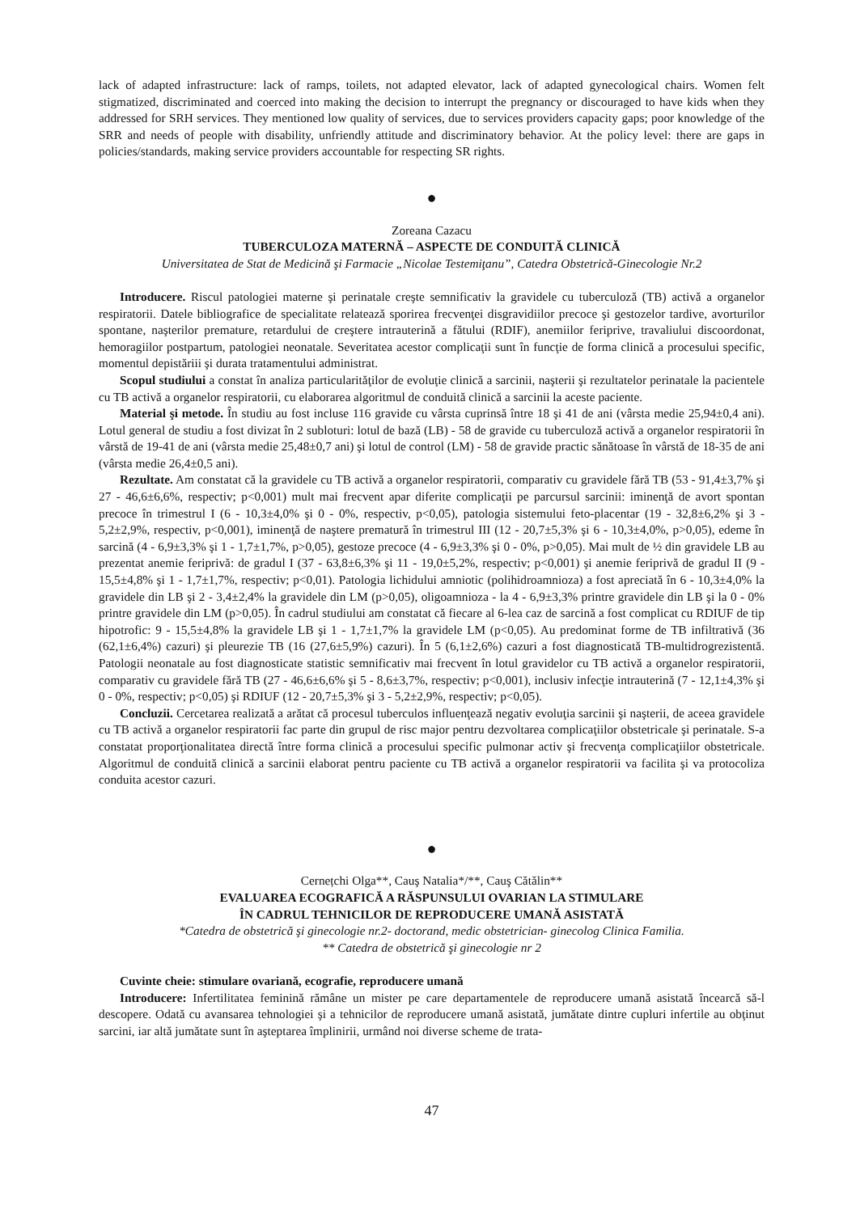lack of adapted infrastructure: lack of ramps, toilets, not adapted elevator, lack of adapted gynecological chairs. Women felt stigmatized, discriminated and coerced into making the decision to interrupt the pregnancy or discouraged to have kids when they addressed for SRH services. They mentioned low quality of services, due to services providers capacity gaps; poor knowledge of the SRR and needs of people with disability, unfriendly attitude and discriminatory behavior. At the policy level: there are gaps in policies/standards, making service providers accountable for respecting SR rights.
●
Zoreana Cazacu
TUBERCULOZA MATERNĂ – ASPECTE DE CONDUITĂ CLINICĂ
Universitatea de Stat de Medicină şi Farmacie „Nicolae Testemiţanu”, Catedra Obstetrică-Ginecologie Nr.2
Introducere. Riscul patologiei materne şi perinatale creşte semnificativ la gravidele cu tuberculoză (TB) activă a organelor respiratorii. Datele bibliografice de specialitate relatează sporirea frecvenţei disgravidiilor precoce şi gestozelor tardive, avorturilor spontane, naşterilor premature, retardului de creştere intrauterină a fătului (RDIF), anemiilor feriprive, travaliului discoordonat, hemoragiilor postpartum, patologiei neonatale. Severitatea acestor complicaţii sunt în funcţie de forma clinică a procesului specific, momentul depistăriii şi durata tratamentului administrat.
Scopul studiului a constat în analiza particularităţilor de evoluţie clinică a sarcinii, naşterii şi rezultatelor perinatale la pacientele cu TB activă a organelor respiratorii, cu elaborarea algoritmul de conduită clinică a sarcinii la aceste paciente.
Material şi metode. În studiu au fost incluse 116 gravide cu vârsta cuprinsă între 18 şi 41 de ani (vârsta medie 25,94±0,4 ani). Lotul general de studiu a fost divizat în 2 subloturi: lotul de bază (LB) - 58 de gravide cu tuberculoză activă a organelor respiratorii în vârstă de 19-41 de ani (vârsta medie 25,48±0,7 ani) şi lotul de control (LM) - 58 de gravide practic sănătoase în vârstă de 18-35 de ani (vârsta medie 26,4±0,5 ani).
Rezultate. Am constatat că la gravidele cu TB activă a organelor respiratorii, comparativ cu gravidele fără TB (53 - 91,4±3,7% şi 27 - 46,6±6,6%, respectiv; p<0,001) mult mai frecvent apar diferite complicaţii pe parcursul sarcinii: iminenţă de avort spontan precoce în trimestrul I (6 - 10,3±4,0% şi 0 - 0%, respectiv, p<0,05), patologia sistemului feto-placentar (19 - 32,8±6,2% şi 3 - 5,2±2,9%, respectiv, p<0,001), iminenţă de naştere prematură în trimestrul III (12 - 20,7±5,3% şi 6 - 10,3±4,0%, p>0,05), edeme în sarcină (4 - 6,9±3,3% şi 1 - 1,7±1,7%, p>0,05), gestoze precoce (4 - 6,9±3,3% şi 0 - 0%, p>0,05). Mai mult de ½ din gravidele LB au prezentat anemie feriprivă: de gradul I (37 - 63,8±6,3% şi 11 - 19,0±5,2%, respectiv; p<0,001) şi anemie feriprivă de gradul II (9 - 15,5±4,8% şi 1 - 1,7±1,7%, respectiv; p<0,01). Patologia lichidului amniotic (polihidroamnioza) a fost apreciată în 6 - 10,3±4,0% la gravidele din LB şi 2 - 3,4±2,4% la gravidele din LM (p>0,05), oligoamnioza - la 4 - 6,9±3,3% printre gravidele din LB şi la 0 - 0% printre gravidele din LM (p>0,05). În cadrul studiului am constatat că fiecare al 6-lea caz de sarcină a fost complicat cu RDIUF de tip hipotrofic: 9 - 15,5±4,8% la gravidele LB şi 1 - 1,7±1,7% la gravidele LM (p<0,05). Au predominat forme de TB infiltrativă (36 (62,1±6,4%) cazuri) şi pleurezie TB (16 (27,6±5,9%) cazuri). În 5 (6,1±2,6%) cazuri a fost diagnosticată TB-multidrogrezistentă. Patologii neonatale au fost diagnosticate statistic semnificativ mai frecvent în lotul gravidelor cu TB activă a organelor respiratorii, comparativ cu gravidele fără TB (27 - 46,6±6,6% şi 5 - 8,6±3,7%, respectiv; p<0,001), inclusiv infecţie intrauterină (7 - 12,1±4,3% şi 0 - 0%, respectiv; p<0,05) şi RDIUF (12 - 20,7±5,3% şi 3 - 5,2±2,9%, respectiv; p<0,05).
Concluzii. Cercetarea realizată a arătat că procesul tuberculos influenţează negativ evoluţia sarcinii şi naşterii, de aceea gravidele cu TB activă a organelor respiratorii fac parte din grupul de risc major pentru dezvoltarea complicaţiilor obstetricale şi perinatale. S-a constatat proporţionalitatea directă între forma clinică a procesului specific pulmonar activ şi frecvenţa complicaţiilor obstetricale. Algoritmul de conduită clinică a sarcinii elaborat pentru paciente cu TB activă a organelor respiratorii va facilita şi va protocoliza conduita acestor cazuri.
●
Cernețchi Olga**, Cauş Natalia*/**, Cauş Cătălin**
EVALUAREA ECOGRAFICĂ A RĂSPUNSULUI OVARIAN LA STIMULARE
ÎN CADRUL TEHNICILOR DE REPRODUCERE UMANĂ ASISTATĂ
*Catedra de obstetrică şi ginecologie nr.2- doctorand, medic obstetrician- ginecolog Clinica Familia.
** Catedra de obstetrică şi ginecologie nr 2
Cuvinte cheie: stimulare ovariană, ecografie, reproducere umană
Introducere: Infertilitatea feminină rămâne un mister pe care departamentele de reproducere umană asistată încearcă să-l descopere. Odată cu avansarea tehnologiei şi a tehnicilor de reproducere umană asistată, jumătate dintre cupluri infertile au obţinut sarcini, iar altă jumătate sunt în aşteptarea împlinirii, urmând noi diverse scheme de trata-
47